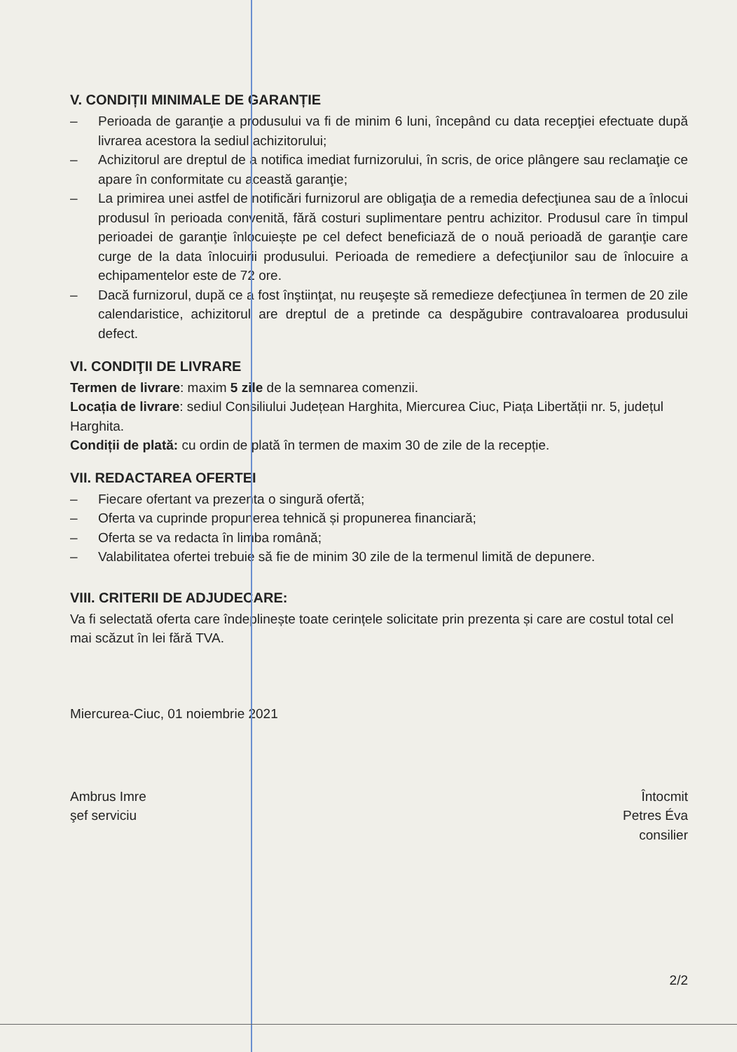V. CONDIȚII MINIMALE DE GARANȚIE
– Perioada de garanţie a produsului va fi de minim 6 luni, începând cu data recepţiei efectuate după livrarea acestora la sediul achizitorului;
– Achizitorul are dreptul de a notifica imediat furnizorului, în scris, de orice plângere sau reclamaţie ce apare în conformitate cu această garanţie;
– La primirea unei astfel de notificări furnizorul are obligaţia de a remedia defecţiunea sau de a înlocui produsul în perioada convenită, fără costuri suplimentare pentru achizitor. Produsul care în timpul perioadei de garanţie înlocuiește pe cel defect beneficiază de o nouă perioadă de garanţie care curge de la data înlocuirii produsului. Perioada de remediere a defecţiunilor sau de înlocuire a echipamentelor este de 72 ore.
– Dacă furnizorul, după ce a fost înştiinţat, nu reuşeşte să remedieze defecţiunea în termen de 20 zile calendaristice, achizitorul are dreptul de a pretinde ca despăgubire contravaloarea produsului defect.
VI. CONDIŢII DE LIVRARE
Termen de livrare: maxim 5 zile de la semnarea comenzii.
Locația de livrare: sediul Consiliului Județean Harghita, Miercurea Ciuc, Piața Libertății nr. 5, județul Harghita.
Condiții de plată: cu ordin de plată în termen de maxim 30 de zile de la recepție.
VII. REDACTAREA OFERTEI
– Fiecare ofertant va prezenta o singură ofertă;
– Oferta va cuprinde propunerea tehnică și propunerea financiară;
– Oferta se va redacta în limba română;
– Valabilitatea ofertei trebuie să fie de minim 30 zile de la termenul limită de depunere.
VIII. CRITERII DE ADJUDECARE:
Va fi selectată oferta care îndeplinește toate cerințele solicitate prin prezenta și care are costul total cel mai scăzut în lei fără TVA.
Miercurea-Ciuc, 01 noiembrie 2021
Ambrus Imre
şef serviciu
Întocmit
Petres Éva
consilier
2/2